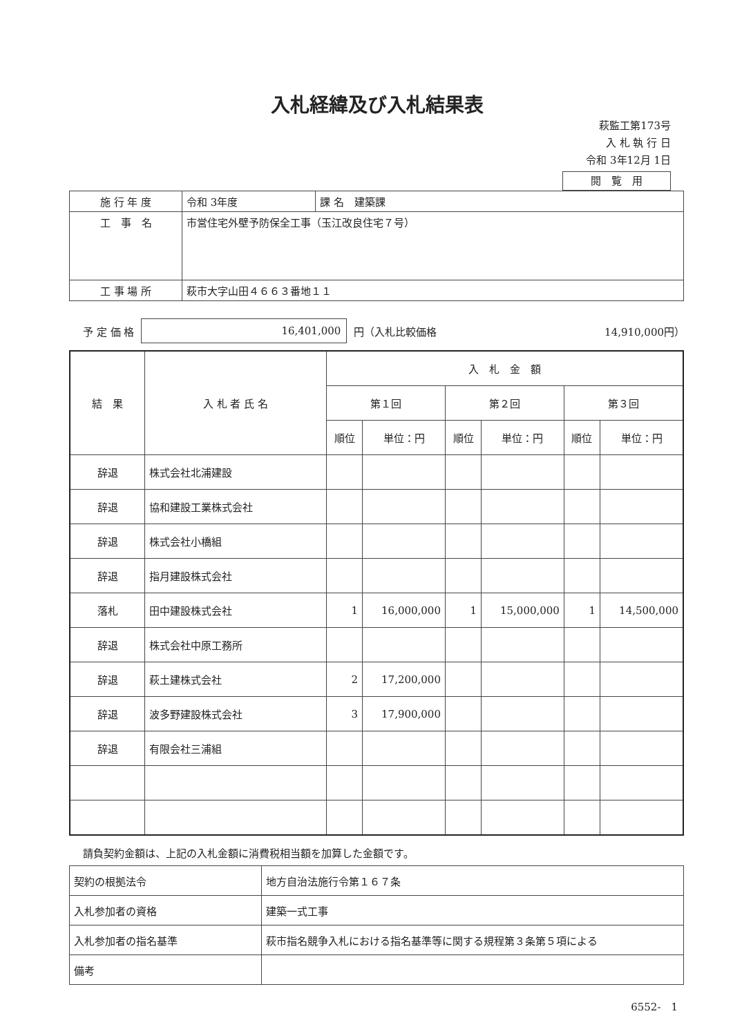入札経緯及び入札結果表
萩監工第173号
入 札 執 行 日
令和 3年12月 1日
閲　覧　用
| 施 行 年 度 | 令和 3年度 | 課 名 建築課 |
| 工 事 名 | 市営住宅外壁予防保全工事（玉江改良住宅７号） | |
| 工 事 場 所 | 萩市大字山田４６６３番地１１ | |
予 定 価 格 16,401,000 円（入札比較価格 14,910,000円）
| 結 果 | 入 札 者 氏 名 | 入 札 金 額 | | | | | |
| --- | --- | --- | --- | --- | --- | --- | --- |
| | | 第１回 | | 第２回 | | 第３回 | |
| | | 順位 | 単位：円 | 順位 | 単位：円 | 順位 | 単位：円 |
| 辞退 | 株式会社北浦建設 | | | | | | |
| 辞退 | 協和建設工業株式会社 | | | | | | |
| 辞退 | 株式会社小橋組 | | | | | | |
| 辞退 | 指月建設株式会社 | | | | | | |
| 落札 | 田中建設株式会社 | 1 | 16,000,000 | 1 | 15,000,000 | 1 | 14,500,000 |
| 辞退 | 株式会社中原工務所 | | | | | | |
| 辞退 | 萩土建株式会社 | 2 | 17,200,000 | | | | |
| 辞退 | 波多野建設株式会社 | 3 | 17,900,000 | | | | |
| 辞退 | 有限会社三浦組 | | | | | | |
請負契約金額は、上記の入札金額に消費税相当額を加算した金額です。
| 契約の根拠法令 | 地方自治法施行令第１６７条 |
| 入札参加者の資格 | 建築一式工事 |
| 入札参加者の指名基準 | 萩市指名競争入札における指名基準等に関する規程第３条第５項による |
| 備考 | |
6552-　1